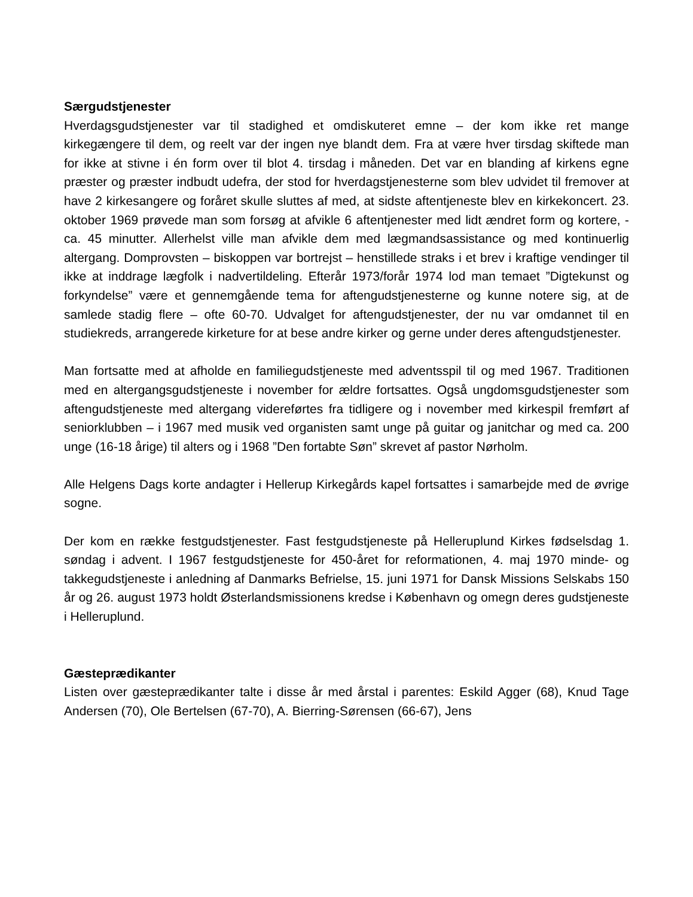Særgudstjenester
Hverdagsgudstjenester var til stadighed et omdiskuteret emne – der kom ikke ret mange kirkegængere til dem, og reelt var der ingen nye blandt dem. Fra at være hver tirsdag skiftede man for ikke at stivne i én form over til blot 4. tirsdag i måneden. Det var en blanding af kirkens egne præster og præster indbudt udefra, der stod for hverdagstjenesterne som blev udvidet til fremover at have 2 kirkesangere og foråret skulle sluttes af med, at sidste aftentjeneste blev en kirkekoncert. 23. oktober 1969 prøvede man som forsøg at afvikle 6 aftentjenester med lidt ændret form og kortere, - ca. 45 minutter. Allerhelst ville man afvikle dem med lægmandsassistance og med kontinuerlig altergang. Domprovsten – biskoppen var bortrejst – henstillede straks i et brev i kraftige vendinger til ikke at inddrage lægfolk i nadvertildeling. Efterår 1973/forår 1974 lod man temaet ”Digtekunst og forkyndelse” være et gennemgående tema for aftengudstjenesterne og kunne notere sig, at de samlede stadig flere – ofte 60-70. Udvalget for aftengudstjenester, der nu var omdannet til en studiekreds, arrangerede kirketure for at bese andre kirker og gerne under deres aftengudstjenester.
Man fortsatte med at afholde en familiegudstjeneste med adventsspil til og med 1967. Traditionen med en altergangsgudstjeneste i november for ældre fortsattes. Også ungdomsgudstjenester som aftengudstjeneste med altergang videreførtes fra tidligere og i november med kirkespil fremført af seniorklubben – i 1967 med musik ved organisten samt unge på guitar og janitchar og med ca. 200 unge (16-18 årige) til alters og i 1968 ”Den fortabte Søn” skrevet af pastor Nørholm.
Alle Helgens Dags korte andagter i Hellerup Kirkegårds kapel fortsattes i samarbejde med de øvrige sogne.
Der kom en række festgudstjenester. Fast festgudstjeneste på Helleruplund Kirkes fødselsdag 1. søndag i advent. I 1967 festgudstjeneste for 450-året for reformationen, 4. maj 1970 minde- og takkegudstjeneste i anledning af Danmarks Befrielse, 15. juni 1971 for Dansk Missions Selskabs 150 år og 26. august 1973 holdt Østerlandsmissionens kredse i København og omegn deres gudstjeneste i Helleruplund.
Gæsteprædikanter
Listen over gæsteprædikanter talte i disse år med årstal i parentes: Eskild Agger (68), Knud Tage Andersen (70), Ole Bertelsen (67-70), A. Bierring-Sørensen (66-67), Jens